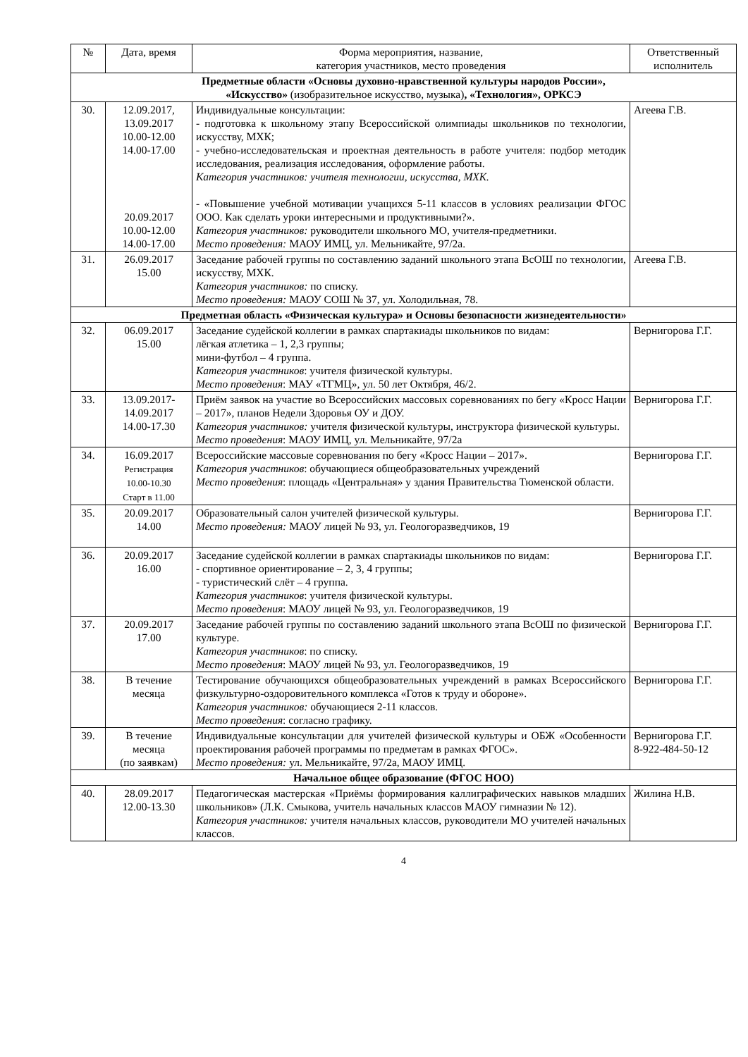| № | Дата, время | Форма мероприятия, название, категория участников, место проведения | Ответственный исполнитель |
| --- | --- | --- | --- |
| Предметные области «Основы духовно-нравственной культуры народов России», «Искусство» (изобразительное искусство, музыка) , «Технология», ОРКСЭ | | | |
| 30. | 12.09.2017, 13.09.2017 10.00-12.00 14.00-17.00 20.09.2017 10.00-12.00 14.00-17.00 | Индивидуальные консультации: - подготовка к школьному этапу Всероссийской олимпиады школьников по технологии, искусству, МХК; - учебно-исследовательская и проектная деятельность в работе учителя: подбор методик исследования, реализация исследования, оформление работы. Категория участников: учителя технологии, искусства, МХК. - «Повышение учебной мотивации учащихся 5-11 классов в условиях реализации ФГОС ООО. Как сделать уроки интересными и продуктивными?». Категория участников: руководители школьного МО, учителя-предметники. Место проведения: МАОУ ИМЦ, ул. Мельникайте, 97/2а. | Агеева Г.В. |
| 31. | 26.09.2017 15.00 | Заседание рабочей группы по составлению заданий школьного этапа ВсОШ по технологии, искусству, МХК. Категория участников: по списку. Место проведения: МАОУ СОШ № 37, ул. Холодильная, 78. | Агеева Г.В. |
| Предметная область «Физическая культура» и Основы безопасности жизнедеятельности» | | | |
| 32. | 06.09.2017 15.00 | Заседание судейской коллегии в рамках спартакиады школьников по видам: лёгкая атлетика – 1, 2,3 группы; мини-футбол – 4 группа. Категория участников : учителя физической культуры. Место проведения : МАУ «ТГМЦ», ул. 50 лет Октября, 46/2. | Вернигорова Г.Г. |
| 33. | 13.09.2017- 14.09.2017 14.00-17.30 | Приём заявок на участие во Всероссийских массовых соревнованиях по бегу «Кросс Нации – 2017», планов Недели Здоровья ОУ и ДОУ. Категория участников: учителя физической культуры, инструктора физической культуры. Место проведения : МАОУ ИМЦ, ул. Мельникайте, 97/2а | Вернигорова Г.Г. |
| 34. | 16.09.2017 Регистрация 10.00-10.30 Старт в 11.00 | Всероссийские массовые соревнования по бегу «Кросс Нации – 2017». Категория участников : обучающиеся общеобразовательных учреждений Место проведения : площадь «Центральная» у здания Правительства Тюменской области. | Вернигорова Г.Г. |
| 35. | 20.09.2017 14.00 | Образовательный салон учителей физической культуры. Место проведения: МАОУ лицей № 93, ул. Геологоразведчиков, 19 | Вернигорова Г.Г. |
| 36. | 20.09.2017 16.00 | Заседание судейской коллегии в рамках спартакиады школьников по видам: - спортивное ориентирование – 2, 3, 4 группы; - туристический слёт – 4 группа. Категория участников : учителя физической культуры. Место проведения : МАОУ лицей № 93, ул. Геологоразведчиков, 19 | Вернигорова Г.Г. |
| 37. | 20.09.2017 17.00 | Заседание рабочей группы по составлению заданий школьного этапа ВсОШ по физической культуре. Категория участников : по списку. Место проведения : МАОУ лицей № 93, ул. Геологоразведчиков, 19 | Вернигорова Г.Г. |
| 38. | В течение месяца | Тестирование обучающихся общеобразовательных учреждений в рамках Всероссийского физкультурно-оздоровительного комплекса «Готов к труду и обороне». Категория участников: обучающиеся 2-11 классов. Место проведения : согласно графику. | Вернигорова Г.Г. |
| 39. | В течение месяца (по заявкам) | Индивидуальные консультации для учителей физической культуры и ОБЖ «Особенности проектирования рабочей программы по предметам в рамках ФГОС». Место проведения: ул. Мельникайте, 97/2а, МАОУ ИМЦ. | Вернигорова Г.Г. 8-922-484-50-12 |
| Начальное общее образование (ФГОС НОО) | | | |
| 40. | 28.09.2017 12.00-13.30 | Педагогическая мастерская «Приёмы формирования каллиграфических навыков младших школьников» (Л.К. Смыкова, учитель начальных классов МАОУ гимназии № 12). Категория участников: учителя начальных классов, руководители МО учителей начальных классов. | Жилина Н.В. |
4